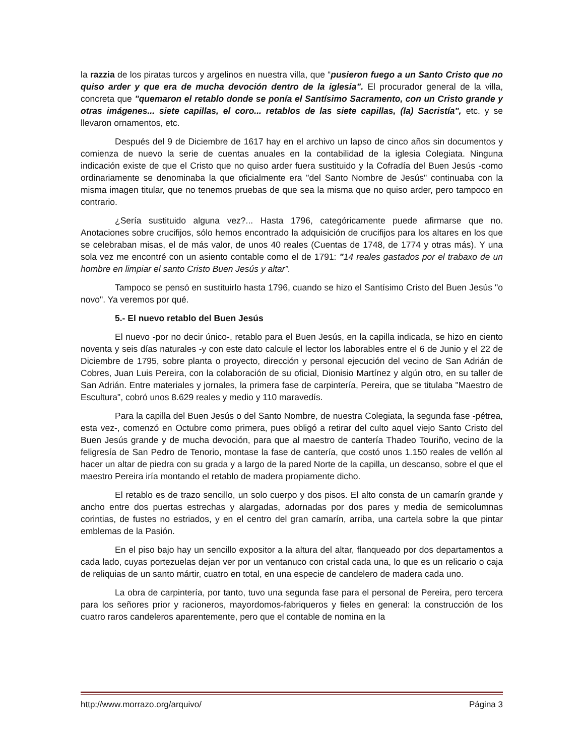la razzia de los piratas turcos y argelinos en nuestra villa, que “pusieron fuego a un Santo Cristo que no quiso arder y que era de mucha devoción dentro de la iglesia”. El procurador general de la villa, concreta que "quemaron el retablo donde se ponía el Santísimo Sacramento, con un Cristo grande y otras imágenes... siete capillas, el coro... retablos de las siete capillas, (la) Sacristía", etc. y se llevaron ornamentos, etc.
Después del 9 de Diciembre de 1617 hay en el archivo un lapso de cinco años sin documentos y comienza de nuevo la serie de cuentas anuales en la contabilidad de la iglesia Colegiata. Ninguna indicación existe de que el Cristo que no quiso arder fuera sustituido y la Cofradía del Buen Jesús -como ordinariamente se denominaba la que oficialmente era "del Santo Nombre de Jesús" continuaba con la misma imagen titular, que no tenemos pruebas de que sea la misma que no quiso arder, pero tampoco en contrario.
¿Sería sustituido alguna vez?... Hasta 1796, categóricamente puede afirmarse que no. Anotaciones sobre crucifijos, sólo hemos encontrado la adquisición de crucifijos para los altares en los que se celebraban misas, el de más valor, de unos 40 reales (Cuentas de 1748, de 1774 y otras más). Y una sola vez me encontré con un asiento contable como el de 1791: "14 reales gastados por el trabaxo de un hombre en limpiar el santo Cristo Buen Jesús y altar”.
Tampoco se pensó en sustituirlo hasta 1796, cuando se hizo el Santísimo Cristo del Buen Jesús "o novo". Ya veremos por qué.
5.- El nuevo retablo del Buen Jesús
El nuevo -por no decir único-, retablo para el Buen Jesús, en la capilla indicada, se hizo en ciento noventa y seis días naturales -y con este dato calcule el lector los laborables entre el 6 de Junio y el 22 de Diciembre de 1795, sobre planta o proyecto, dirección y personal ejecución del vecino de San Adrián de Cobres, Juan Luis Pereira, con la colaboración de su oficial, Dionisio Martínez y algún otro, en su taller de San Adrián. Entre materiales y jornales, la primera fase de carpintería, Pereira, que se titulaba "Maestro de Escultura", cobró unos 8.629 reales y medio y 110 maravedís.
Para la capilla del Buen Jesús o del Santo Nombre, de nuestra Colegiata, la segunda fase -pétrea, esta vez-, comenzó en Octubre como primera, pues obligó a retirar del culto aquel viejo Santo Cristo del Buen Jesús grande y de mucha devoción, para que al maestro de cantería Thadeo Touriño, vecino de la feligresía de San Pedro de Tenorio, montase la fase de cantería, que costó unos 1.150 reales de vellón al hacer un altar de piedra con su grada y a largo de la pared Norte de la capilla, un descanso, sobre el que el maestro Pereira iría montando el retablo de madera propiamente dicho.
El retablo es de trazo sencillo, un solo cuerpo y dos pisos. El alto consta de un camarín grande y ancho entre dos puertas estrechas y alargadas, adornadas por dos pares y media de semicolumnas corintias, de fustes no estriados, y en el centro del gran camarín, arriba, una cartela sobre la que pintar emblemas de la Pasión.
En el piso bajo hay un sencillo expositor a la altura del altar, flanqueado por dos departamentos a cada lado, cuyas portezuelas dejan ver por un ventanuco con cristal cada una, lo que es un relicario o caja de reliquias de un santo mártir, cuatro en total, en una especie de candelero de madera cada uno.
La obra de carpintería, por tanto, tuvo una segunda fase para el personal de Pereira, pero tercera para los señores prior y racioneros, mayordomos-fabriqueros y fieles en general: la construcción de los cuatro raros candeleros aparentemente, pero que el contable de nomina en la
http://www.morrazo.org/arquivo/ Página 3